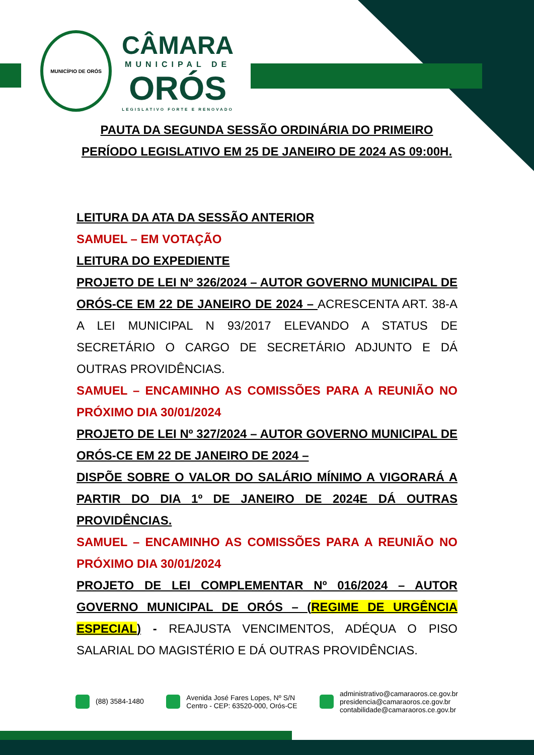MUNICÍPIO DE ORÓS
CÂMARA
MUNICIPAL DE
ORÓS
LEGISLATIVO FORTE E RENOVADO
PAUTA DA SEGUNDA SESSÃO ORDINÁRIA DO PRIMEIRO PERÍODO LEGISLATIVO EM 25 DE JANEIRO DE 2024 AS 09:00H.
LEITURA DA ATA DA SESSÃO ANTERIOR
SAMUEL – EM VOTAÇÃO
LEITURA DO EXPEDIENTE
PROJETO DE LEI Nº 326/2024 – AUTOR GOVERNO MUNICIPAL DE ORÓS-CE EM 22 DE JANEIRO DE 2024 – ACRESCENTA ART. 38-A A LEI MUNICIPAL N 93/2017 ELEVANDO A STATUS DE SECRETÁRIO O CARGO DE SECRETÁRIO ADJUNTO E DÁ OUTRAS PROVIDÊNCIAS.
SAMUEL – ENCAMINHO AS COMISSÕES PARA A REUNIÃO NO PRÓXIMO DIA 30/01/2024
PROJETO DE LEI Nº 327/2024 – AUTOR GOVERNO MUNICIPAL DE ORÓS-CE EM 22 DE JANEIRO DE 2024 –
DISPÕE SOBRE O VALOR DO SALÁRIO MÍNIMO A VIGORARÁ A PARTIR DO DIA 1º DE JANEIRO DE 2024E DÁ OUTRAS PROVIDÊNCIAS.
SAMUEL – ENCAMINHO AS COMISSÕES PARA A REUNIÃO NO PRÓXIMO DIA 30/01/2024
PROJETO DE LEI COMPLEMENTAR Nº 016/2024 – AUTOR GOVERNO MUNICIPAL DE ORÓS – (REGIME DE URGÊNCIA ESPECIAL) - REAJUSTA VENCIMENTOS, ADÉQUA O PISO SALARIAL DO MAGISTÉRIO E DÁ OUTRAS PROVIDÊNCIAS.
(88) 3584-1480
Avenida José Fares Lopes, Nº S/N
Centro - CEP: 63520-000, Orós-CE
administrativo@camaraoros.ce.gov.br
presidencia@camaraoros.ce.gov.br
contabilidade@camaraoros.ce.gov.br